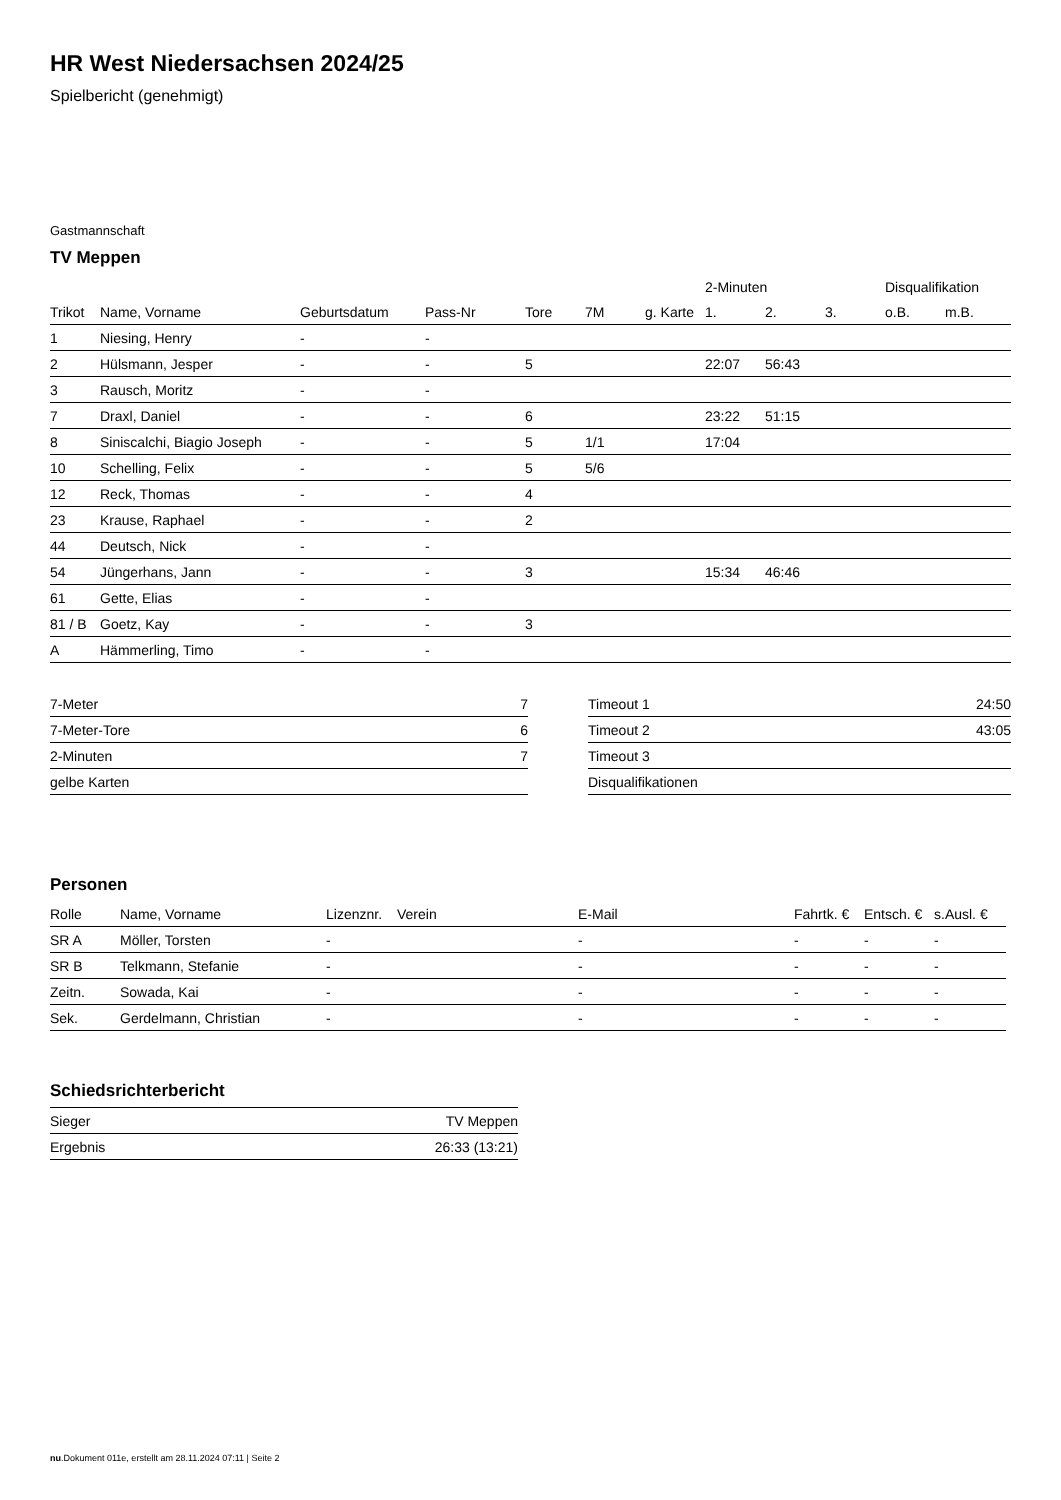HR West Niedersachsen 2024/25
Spielbericht (genehmigt)
Gastmannschaft
TV Meppen
| | | | | | | | 2-Minuten | | | Disqualifikation | |
| --- | --- | --- | --- | --- | --- | --- | --- | --- | --- | --- | --- |
| Trikot | Name, Vorname | Geburtsdatum | Pass-Nr | Tore | 7M | g. Karte | 1. | 2. | 3. | o.B. | m.B. |
| 1 | Niesing, Henry | - | - | | | | | | | | |
| 2 | Hülsmann, Jesper | - | - | 5 | | | 22:07 | 56:43 | | | |
| 3 | Rausch, Moritz | - | - | | | | | | | | |
| 7 | Draxl, Daniel | - | - | 6 | | | 23:22 | 51:15 | | | |
| 8 | Siniscalchi, Biagio Joseph | - | - | 5 | 1/1 | | 17:04 | | | | |
| 10 | Schelling, Felix | - | - | 5 | 5/6 | | | | | | |
| 12 | Reck, Thomas | - | - | 4 | | | | | | | |
| 23 | Krause, Raphael | - | - | 2 | | | | | | | |
| 44 | Deutsch, Nick | - | - | | | | | | | | |
| 54 | Jüngerhans, Jann | - | - | 3 | | | 15:34 | 46:46 | | | |
| 61 | Gette, Elias | - | - | | | | | | | | |
| 81 / B | Goetz, Kay | - | - | 3 | | | | | | | |
| A | Hämmerling, Timo | - | - | | | | | | | | |
| 7-Meter | 7 |
| 7-Meter-Tore | 6 |
| 2-Minuten | 7 |
| gelbe Karten | |
| Timeout 1 | 24:50 |
| Timeout 2 | 43:05 |
| Timeout 3 | |
| Disqualifikationen | |
Personen
| Rolle | Name, Vorname | Lizenznr. | Verein | E-Mail | Fahrtk. € | Entsch. € | s.Ausl. € |
| --- | --- | --- | --- | --- | --- | --- | --- |
| SR A | Möller, Torsten | - | | - | - | - | - |
| SR B | Telkmann, Stefanie | - | | - | - | - | - |
| Zeitn. | Sowada, Kai | - | | - | - | - | - |
| Sek. | Gerdelmann, Christian | - | | - | - | - | - |
Schiedsrichterbericht
| Sieger | TV Meppen |
| Ergebnis | 26:33 (13:21) |
nu.Dokument 011e, erstellt am 28.11.2024 07:11 | Seite 2